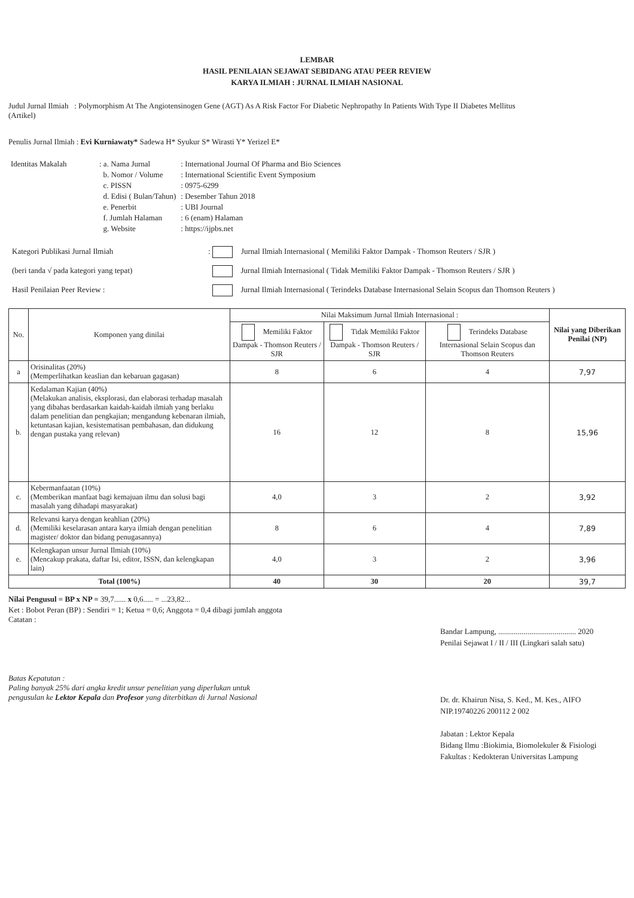LEMBAR
HASIL PENILAIAN SEJAWAT SEBIDANG ATAU PEER REVIEW
KARYA ILMIAH : JURNAL ILMIAH NASIONAL
Judul Jurnal Ilmiah : Polymorphism At The Angiotensinogen Gene (AGT) As A Risk Factor For Diabetic Nephropathy In Patients With Type II Diabetes Mellitus
(Artikel)
Penulis Jurnal Ilmiah : Evi Kurniawaty* Sadewa H* Syukur S* Wirasti Y* Yerizel E*
| Identitas Makalah | : a. Nama Jurnal | : International Journal Of Pharma and Bio Sciences |
| | b. Nomor / Volume | : International Scientific Event Symposium |
| | c. PISSN | : 0975-6299 |
| | d. Edisi ( Bulan/Tahun) | : Desember Tahun 2018 |
| | e. Penerbit | : UBI Journal |
| | f. Jumlah Halaman | : 6 (enam) Halaman |
| | g. Website | : https://ijpbs.net |
| Kategori Publikasi Jurnal Ilmiah | : Jurnal Ilmiah Internasional ( Memiliki Faktor Dampak - Thomson Reuters / SJR ) |
| (beri tanda √ pada kategori yang tepat) | Jurnal Ilmiah Internasional ( Tidak Memiliki Faktor Dampak - Thomson Reuters / SJR ) |
| Hasil Penilaian Peer Review : | Jurnal Ilmiah Internasional ( Terindeks Database Internasional Selain Scopus dan Thomson Reuters ) |
| No. | Komponen yang dinilai | Nilai Maksimum Jurnal Ilmiah Internasional : | | | Nilai yang Diberikan Penilai (NP) |
| --- | --- | --- | --- | --- | --- |
| | | Memiliki Faktor Dampak - Thomson Reuters / SJR | Tidak Memiliki Faktor Dampak - Thomson Reuters / SJR | Terindeks Database Internasional Selain Scopus dan Thomson Reuters | |
| a | Orisinalitas (20%) (Memperlihatkan keaslian dan kebaruan gagasan) | 8 | 6 | 4 | 7,97 |
| b. | Kedalaman Kajian (40%) (Melakukan analisis, eksplorasi, dan elaborasi terhadap masalah yang dibahas berdasarkan kaidah-kaidah ilmiah yang berlaku dalam penelitian dan pengkajian; mengandung kebenaran ilmiah, ketuntasan kajian, kesistematisan pembahasan, dan didukung dengan pustaka yang relevan) | 16 | 12 | 8 | 15,96 |
| c. | Kebermanfaatan (10%) (Memberikan manfaat bagi kemajuan ilmu dan solusi bagi masalah yang dihadapi masyarakat) | 4,0 | 3 | 2 | 3,92 |
| d. | Relevansi karya dengan keahlian (20%) (Memiliki keselarasan antara karya ilmiah dengan penelitian magister/ doktor dan bidang penugasannya) | 8 | 6 | 4 | 7,89 |
| e. | Kelengkapan unsur Jurnal Ilmiah (10%) (Mencakup prakata, daftar Isi, editor, ISSN, dan kelengkapan lain) | 4,0 | 3 | 2 | 3,96 |
| Total (100%) | | 40 | 30 | 20 | 39,7 |
Nilai Pengusul = BP x NP = 39,7...... x 0,6..... = ...23,82...
Ket : Bobot Peran (BP) : Sendiri = 1; Ketua = 0,6; Anggota = 0,4 dibagi jumlah anggota
Catatan :
Batas Kepatutan :
Paling banyak 25% dari angka kredit unsur penelitian yang diperlukan untuk pengusulan ke Lektor Kepala dan Profesor yang diterbitkan di Jurnal Nasional
Bandar Lampung, ........................................ 2020
Penilai Sejawat I / II / III (Lingkari salah satu)
Dr. dr. Khairun Nisa, S. Ked., M. Kes., AIFO
NIP.19740226 200112 2 002
Jabatan : Lektor Kepala
Bidang Ilmu :Biokimia, Biomolekuler & Fisiologi
Fakultas : Kedokteran Universitas Lampung